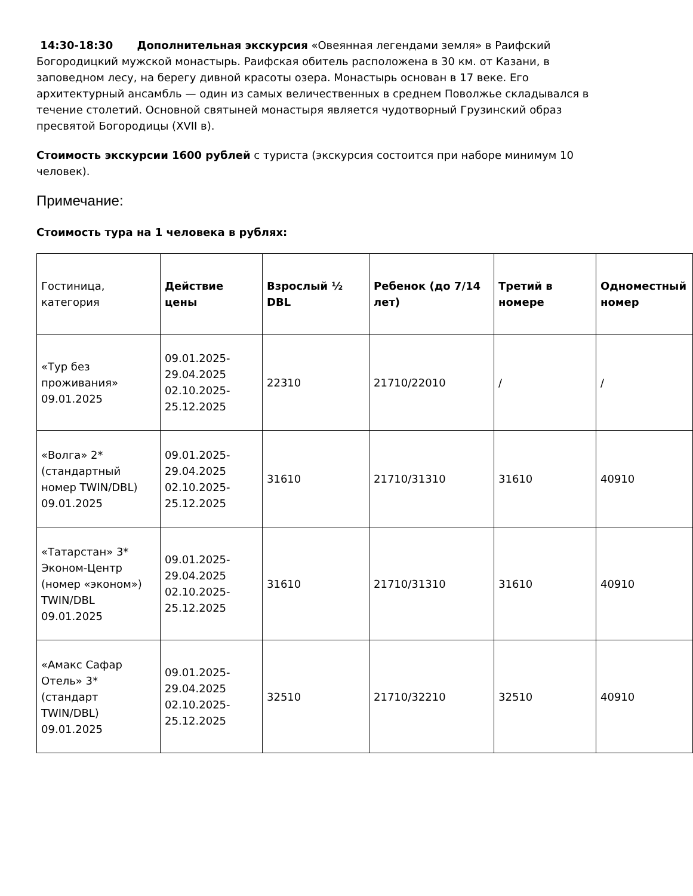14:30-18:30 Дополнительная экскурсия «Овеянная легендами земля» в Раифский Богородицкий мужской монастырь. Раифская обитель расположена в 30 км. от Казани, в заповедном лесу, на берегу дивной красоты озера. Монастырь основан в 17 веке. Его архитектурный ансамбль — один из самых величественных в среднем Поволжье складывался в течение столетий. Основной святыней монастыря является чудотворный Грузинский образ пресвятой Богородицы (XVII в).
Стоимость экскурсии 1600 рублей с туриста (экскурсия состоится при наборе минимум 10 человек).
Примечание:
Стоимость тура на 1 человека в рублях:
| Гостиница, категория | Действие цены | Взрослый ½ DBL | Ребенок (до 7/14 лет) | Третий в номере | Одноместный номер |
| «Тур без проживания» 09.01.2025 | 09.01.2025-29.04.2025 02.10.2025-25.12.2025 | 22310 | 21710/22010 | / | / |
| «Волга» 2* (стандартный номер TWIN/DBL) 09.01.2025 | 09.01.2025-29.04.2025 02.10.2025-25.12.2025 | 31610 | 21710/31310 | 31610 | 40910 |
| «Татарстан» 3* Эконом-Центр (номер «эконом») TWIN/DBL 09.01.2025 | 09.01.2025-29.04.2025 02.10.2025-25.12.2025 | 31610 | 21710/31310 | 31610 | 40910 |
| «Амакс Сафар Отель» 3* (стандарт TWIN/DBL) 09.01.2025 | 09.01.2025-29.04.2025 02.10.2025-25.12.2025 | 32510 | 21710/32210 | 32510 | 40910 |